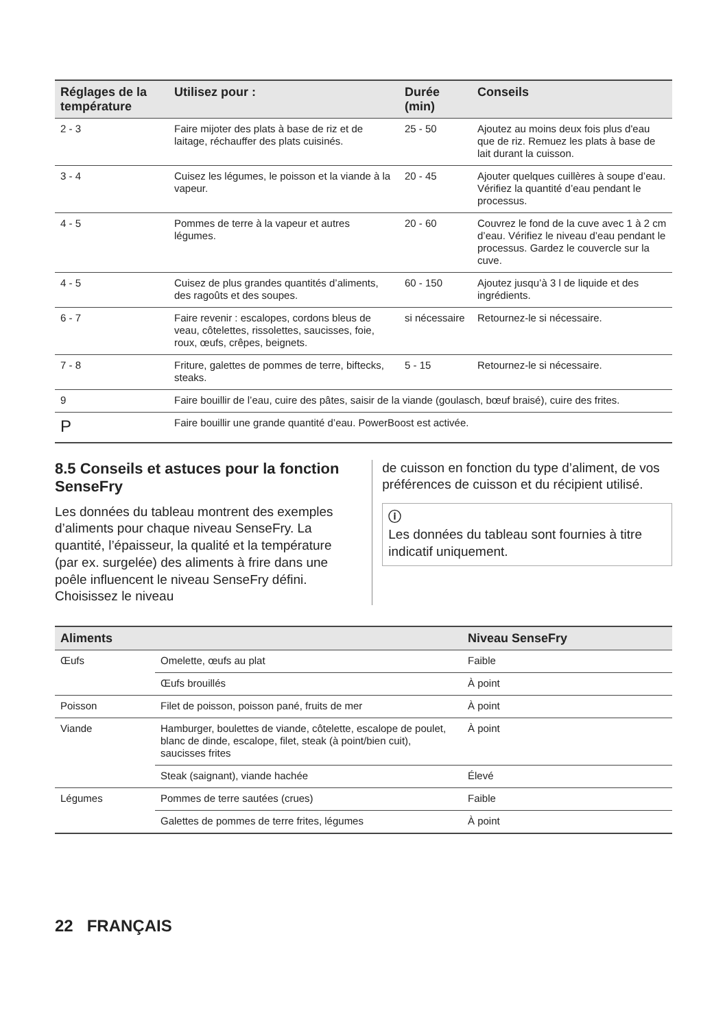| Réglages de la température | Utilisez pour : | Durée (min) | Conseils |
| --- | --- | --- | --- |
| 2 - 3 | Faire mijoter des plats à base de riz et de laitage, réchauffer des plats cuisinés. | 25 - 50 | Ajoutez au moins deux fois plus d'eau que de riz. Remuez les plats à base de lait durant la cuisson. |
| 3 - 4 | Cuisez les légumes, le poisson et la viande à la vapeur. | 20 - 45 | Ajouter quelques cuillères à soupe d’eau. Vérifiez la quantité d’eau pendant le processus. |
| 4 - 5 | Pommes de terre à la vapeur et autres légumes. | 20 - 60 | Couvrez le fond de la cuve avec 1 à 2 cm d’eau. Vérifiez le niveau d’eau pendant le processus. Gardez le couvercle sur la cuve. |
| 4 - 5 | Cuisez de plus grandes quantités d’aliments, des ragoûts et des soupes. | 60 - 150 | Ajoutez jusqu’à 3 l de liquide et des ingrédients. |
| 6 - 7 | Faire revenir : escalopes, cordons bleus de veau, côtelettes, rissolettes, saucisses, foie, roux, œufs, crêpes, beignets. | si nécessaire | Retournez-le si nécessaire. |
| 7 - 8 | Friture, galettes de pommes de terre, biftecks, steaks. | 5 - 15 | Retournez-le si nécessaire. |
| 9 | Faire bouillir de l’eau, cuire des pâtes, saisir de la viande (goulasch, bœuf braisé), cuire des frites. | | |
| P | Faire bouillir une grande quantité d’eau. PowerBoost est activée. | | |
8.5 Conseils et astuces pour la fonction SenseFry
Les données du tableau montrent des exemples d’aliments pour chaque niveau SenseFry. La quantité, l’épaisseur, la qualité et la température (par ex. surgelée) des aliments à frire dans une poêle influencent le niveau SenseFry défini. Choisissez le niveau
de cuisson en fonction du type d’aliment, de vos préférences de cuisson et du récipient utilisé.
ⓘ
Les données du tableau sont fournies à titre indicatif uniquement.
| Aliments | | Niveau SenseFry |
| --- | --- | --- |
| Œufs | Omelette, œufs au plat | Faible |
| | Œufs brouillés | À point |
| Poisson | Filet de poisson, poisson pané, fruits de mer | À point |
| Viande | Hamburger, boulettes de viande, côtelette, escalope de poulet, blanc de dinde, escalope, filet, steak (à point/bien cuit), saucisses frites | À point |
| | Steak (saignant), viande hachée | Élevé |
| Légumes | Pommes de terre sautées (crues) | Faible |
| | Galettes de pommes de terre frites, légumes | À point |
22 FRANÇAIS